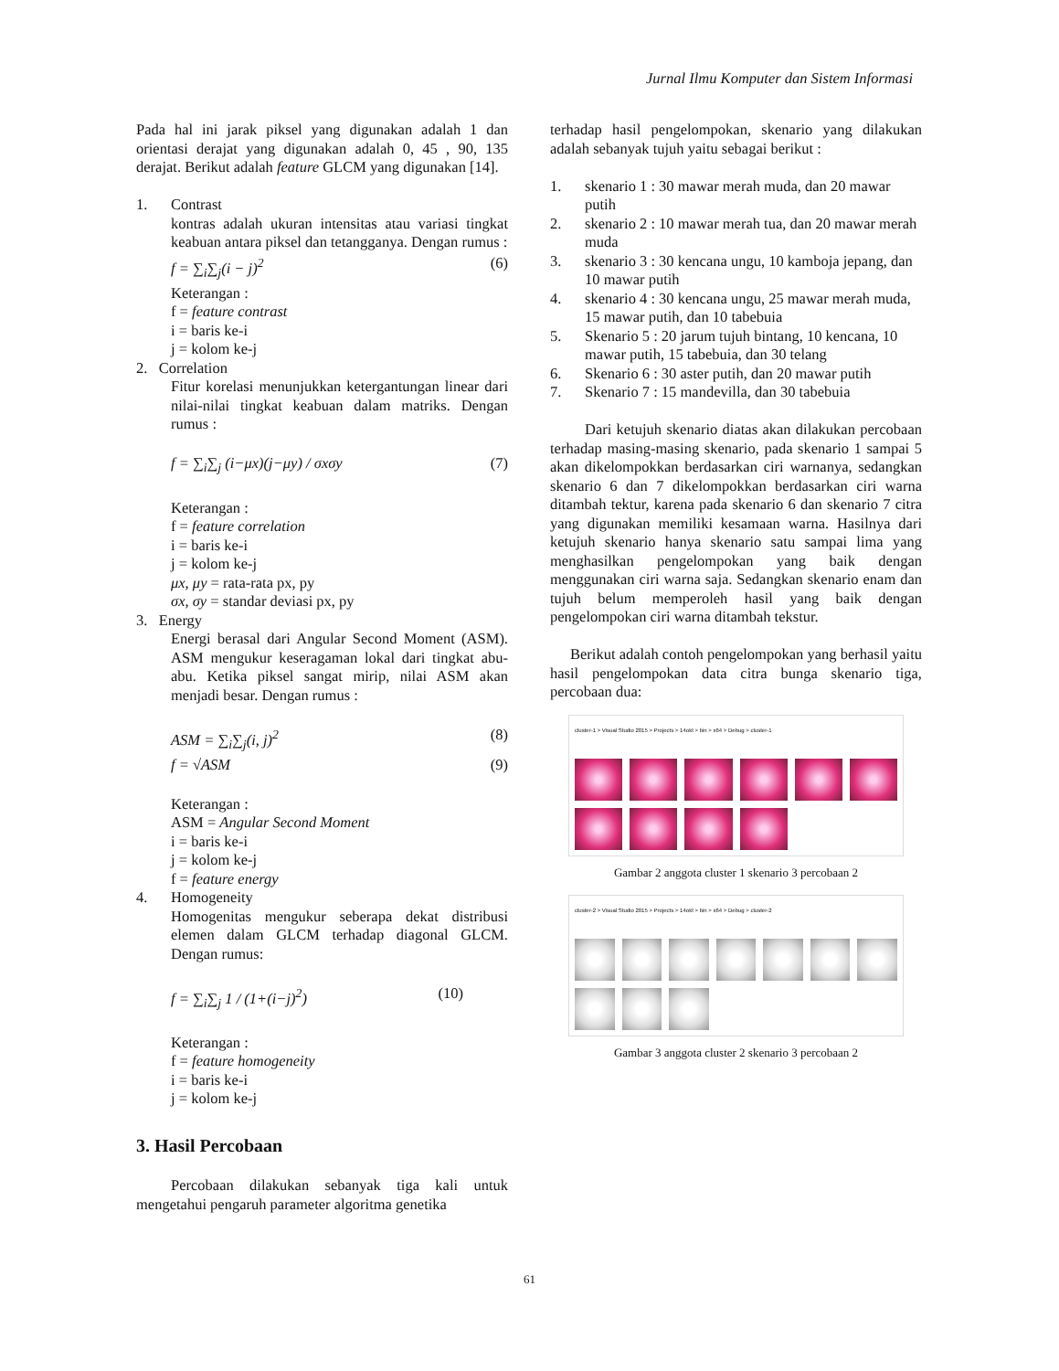Jurnal Ilmu Komputer dan Sistem Informasi
Pada hal ini jarak piksel yang digunakan adalah 1 dan orientasi derajat yang digunakan adalah 0, 45 , 90, 135 derajat. Berikut adalah feature GLCM yang digunakan [14].
1. Contrast
kontras adalah ukuran intensitas atau variasi tingkat keabuan antara piksel dan tetangganya. Dengan rumus :
f = ∑<sub>i</sub>∑<sub>j</sub>(i − j)<sup>2</sup> (6)
Keterangan :
f = feature contrast
i = baris ke-i
j = kolom ke-j
2. Correlation
Fitur korelasi menunjukkan ketergantungan linear dari nilai-nilai tingkat keabuan dalam matriks. Dengan rumus :
f = ∑<sub>i</sub>∑<sub>j</sub> (i−μx)(j−μy) / σxσy (7)
Keterangan :
f = feature correlation
i = baris ke-i
j = kolom ke-j
μx, μy = rata-rata px, py
σx, σy = standar deviasi px, py
3. Energy
Energi berasal dari Angular Second Moment (ASM). ASM mengukur keseragaman lokal dari tingkat abu-abu. Ketika piksel sangat mirip, nilai ASM akan menjadi besar. Dengan rumus :
ASM = ∑<sub>i</sub>∑<sub>j</sub>(i, j)<sup>2</sup> (8)
f = √ASM (9)
Keterangan :
ASM = Angular Second Moment
i = baris ke-i
j = kolom ke-j
f = feature energy
4. Homogeneity
Homogenitas mengukur seberapa dekat distribusi elemen dalam GLCM terhadap diagonal GLCM. Dengan rumus:
f = ∑<sub>i</sub>∑<sub>j</sub> 1 / (1+(i−j)<sup>2</sup>) (10)
Keterangan :
f = feature homogeneity
i = baris ke-i
j = kolom ke-j
3. Hasil Percobaan
Percobaan dilakukan sebanyak tiga kali untuk mengetahui pengaruh parameter algoritma genetika
terhadap hasil pengelompokan, skenario yang dilakukan adalah sebanyak tujuh yaitu sebagai berikut :
1. skenario 1 : 30 mawar merah muda, dan 20 mawar putih
2. skenario 2 : 10 mawar merah tua, dan 20 mawar merah muda
3. skenario 3 : 30 kencana ungu, 10 kamboja jepang, dan 10 mawar putih
4. skenario 4 : 30 kencana ungu, 25 mawar merah muda, 15 mawar putih, dan 10 tabebuia
5. Skenario 5 : 20 jarum tujuh bintang, 10 kencana, 10 mawar putih, 15 tabebuia, dan 30 telang
6. Skenario 6 : 30 aster putih, dan 20 mawar putih
7. Skenario 7 : 15 mandevilla, dan 30 tabebuia
Dari ketujuh skenario diatas akan dilakukan percobaan terhadap masing-masing skenario, pada skenario 1 sampai 5 akan dikelompokkan berdasarkan ciri warnanya, sedangkan skenario 6 dan 7 dikelompokkan berdasarkan ciri warna ditambah tektur, karena pada skenario 6 dan skenario 7 citra yang digunakan memiliki kesamaan warna. Hasilnya dari ketujuh skenario hanya skenario satu sampai lima yang menghasilkan pengelompokan yang baik dengan menggunakan ciri warna saja. Sedangkan skenario enam dan tujuh belum memperoleh hasil yang baik dengan pengelompokan ciri warna ditambah tekstur.
Berikut adalah contoh pengelompokan yang berhasil yaitu hasil pengelompokan data citra bunga skenario tiga, percobaan dua:
cluster-1 > Visual Studio 2015 > Projects > 14okt > bin > x64 > Debug > cluster-1
Gambar 2 anggota cluster 1 skenario 3 percobaan 2
cluster-2 > Visual Studio 2015 > Projects > 14okt > bin > x64 > Debug > cluster-2
Gambar 3 anggota cluster 2 skenario 3 percobaan 2
61